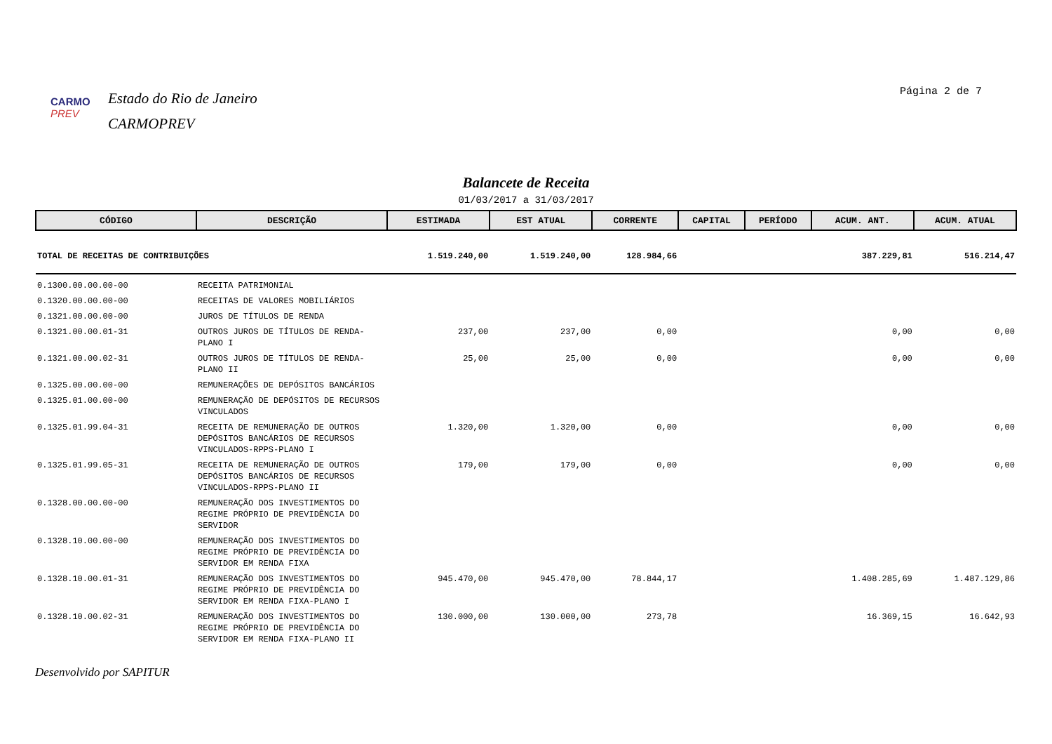CARMO PREV
Estado do Rio de Janeiro
CARMOPREV
Página 2 de 7
Balancete de Receita
01/03/2017 a 31/03/2017
| CÓDIGO | DESCRIÇÃO | ESTIMADA | EST ATUAL | CORRENTE | CAPITAL | PERÍODO | ACUM. ANT. | ACUM. ATUAL |
| --- | --- | --- | --- | --- | --- | --- | --- | --- |
| TOTAL DE RECEITAS DE CONTRIBUIÇÕES | | 1.519.240,00 | 1.519.240,00 | 128.984,66 | | | 387.229,81 | 516.214,47 |
| 0.1300.00.00.00-00 | RECEITA PATRIMONIAL | | | | | | | |
| 0.1320.00.00.00-00 | RECEITAS DE VALORES MOBILIÁRIOS | | | | | | | |
| 0.1321.00.00.00-00 | JUROS DE TÍTULOS DE RENDA | | | | | | | |
| 0.1321.00.00.01-31 | OUTROS JUROS DE TÍTULOS DE RENDA-PLANO I | 237,00 | 237,00 | 0,00 | | | 0,00 | 0,00 |
| 0.1321.00.00.02-31 | OUTROS JUROS DE TÍTULOS DE RENDA-PLANO II | 25,00 | 25,00 | 0,00 | | | 0,00 | 0,00 |
| 0.1325.00.00.00-00 | REMUNERAÇÕES DE DEPÓSITOS BANCÁRIOS | | | | | | | |
| 0.1325.01.00.00-00 | REMUNERAÇÃO DE DEPÓSITOS DE RECURSOS VINCULADOS | | | | | | | |
| 0.1325.01.99.04-31 | RECEITA DE REMUNERAÇÃO DE OUTROS DEPÓSITOS BANCÁRIOS DE RECURSOS VINCULADOS-RPPS-PLANO I | 1.320,00 | 1.320,00 | 0,00 | | | 0,00 | 0,00 |
| 0.1325.01.99.05-31 | RECEITA DE REMUNERAÇÃO DE OUTROS DEPÓSITOS BANCÁRIOS DE RECURSOS VINCULADOS-RPPS-PLANO II | 179,00 | 179,00 | 0,00 | | | 0,00 | 0,00 |
| 0.1328.00.00.00-00 | REMUNERAÇÃO DOS INVESTIMENTOS DO REGIME PRÓPRIO DE PREVIDÊNCIA DO SERVIDOR | | | | | | | |
| 0.1328.10.00.00-00 | REMUNERAÇÃO DOS INVESTIMENTOS DO REGIME PRÓPRIO DE PREVIDÊNCIA DO SERVIDOR EM RENDA FIXA | | | | | | | |
| 0.1328.10.00.01-31 | REMUNERAÇÃO DOS INVESTIMENTOS DO REGIME PRÓPRIO DE PREVIDÊNCIA DO SERVIDOR EM RENDA FIXA-PLANO I | 945.470,00 | 945.470,00 | 78.844,17 | | | 1.408.285,69 | 1.487.129,86 |
| 0.1328.10.00.02-31 | REMUNERAÇÃO DOS INVESTIMENTOS DO REGIME PRÓPRIO DE PREVIDÊNCIA DO SERVIDOR EM RENDA FIXA-PLANO II | 130.000,00 | 130.000,00 | 273,78 | | | 16.369,15 | 16.642,93 |
Desenvolvido por SAPITUR